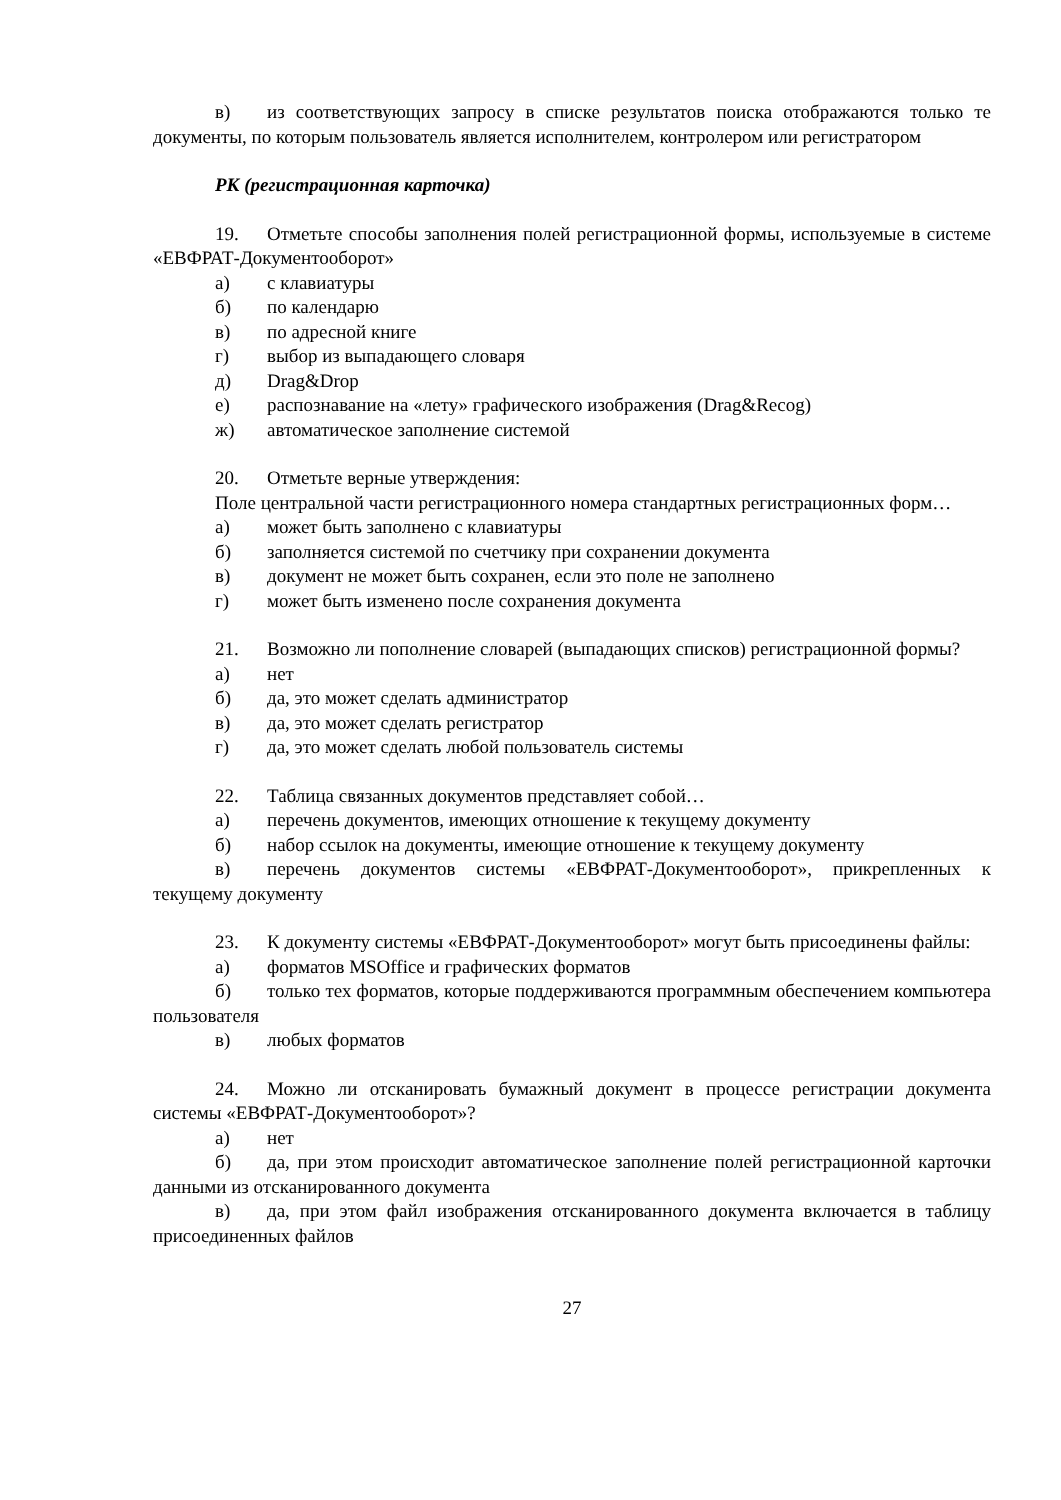в) из соответствующих запросу в списке результатов поиска отображаются только те документы, по которым пользователь является исполнителем, контролером или регистратором
РК (регистрационная карточка)
19. Отметьте способы заполнения полей регистрационной формы, используемые в системе «ЕВФРАТ-Документооборот»
а) с клавиатуры
б) по календарю
в) по адресной книге
г) выбор из выпадающего словаря
д) Drag&Drop
е) распознавание на «лету» графического изображения (Drag&Recog)
ж) автоматическое заполнение системой
20. Отметьте верные утверждения:
Поле центральной части регистрационного номера стандартных регистрационных форм…
а) может быть заполнено с клавиатуры
б) заполняется системой по счетчику при сохранении документа
в) документ не может быть сохранен, если это поле не заполнено
г) может быть изменено после сохранения документа
21. Возможно ли пополнение словарей (выпадающих списков) регистрационной формы?
а) нет
б) да, это может сделать администратор
в) да, это может сделать регистратор
г) да, это может сделать любой пользователь системы
22. Таблица связанных документов представляет собой…
а) перечень документов, имеющих отношение к текущему документу
б) набор ссылок на документы, имеющие отношение к текущему документу
в) перечень документов системы «ЕВФРАТ-Документооборот», прикрепленных к текущему документу
23. К документу системы «ЕВФРАТ-Документооборот» могут быть присоединены файлы:
а) форматов MSOffice и графических форматов
б) только тех форматов, которые поддерживаются программным обеспечением компьютера пользователя
в) любых форматов
24. Можно ли отсканировать бумажный документ в процессе регистрации документа системы «ЕВФРАТ-Документооборот»?
а) нет
б) да, при этом происходит автоматическое заполнение полей регистрационной карточки данными из отсканированного документа
в) да, при этом файл изображения отсканированного документа включается в таблицу присоединенных файлов
27